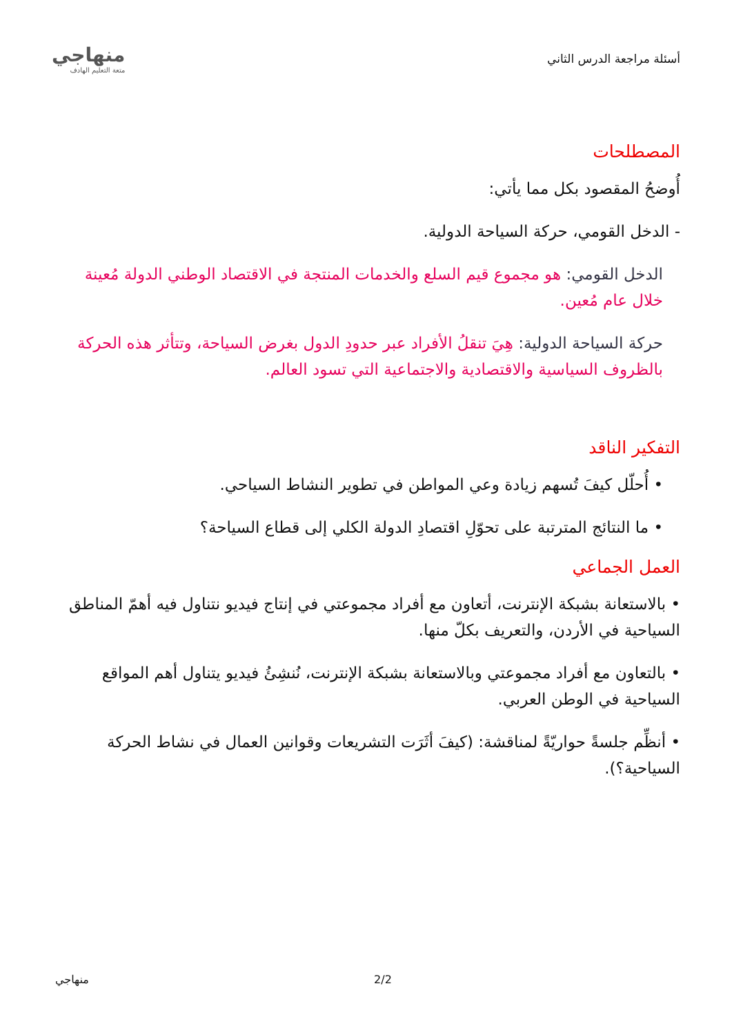أسئلة مراجعة الدرس الثاني
منهاجي
متعة التعليم الهادف
المصطلحات
أُوضحُ المقصود بكل مما يأتي:
- الدخل القومي، حركة السياحة الدولية.
الدخل القومي: هو مجموع قيم السلع والخدمات المنتجة في الاقتصاد الوطني الدولة مُعينة خلال عام مُعين.
حركة السياحة الدولية: هِيَ تنقلُ الأفراد عبر حدودِ الدول بغرض السياحة، وتتأثر هذه الحركة بالظروف السياسية والاقتصادية والاجتماعية التي تسود العالم.
التفكير الناقد
• أُحلّل كيفَ تُسهم زيادة وعي المواطن في تطوير النشاط السياحي.
• ما النتائج المترتبة على تحوّلِ اقتصادِ الدولة الكلي إلى قطاع السياحة؟
العمل الجماعي
• بالاستعانة بشبكة الإنترنت، أتعاون مع أفراد مجموعتي في إنتاج فيديو نتناول فيه أهمّ المناطق السياحية في الأردن، والتعريف بكلّ منها.
• بالتعاون مع أفراد مجموعتي وبالاستعانة بشبكة الإنترنت، نُنشِئُ فيديو يتناول أهم المواقع السياحية في الوطن العربي.
• أنظِّم جلسةً حواريّةً لمناقشة: (كيفَ أثَرَت التشريعات وقوانين العمال في نشاط الحركة السياحية؟).
منهاجي 2/2